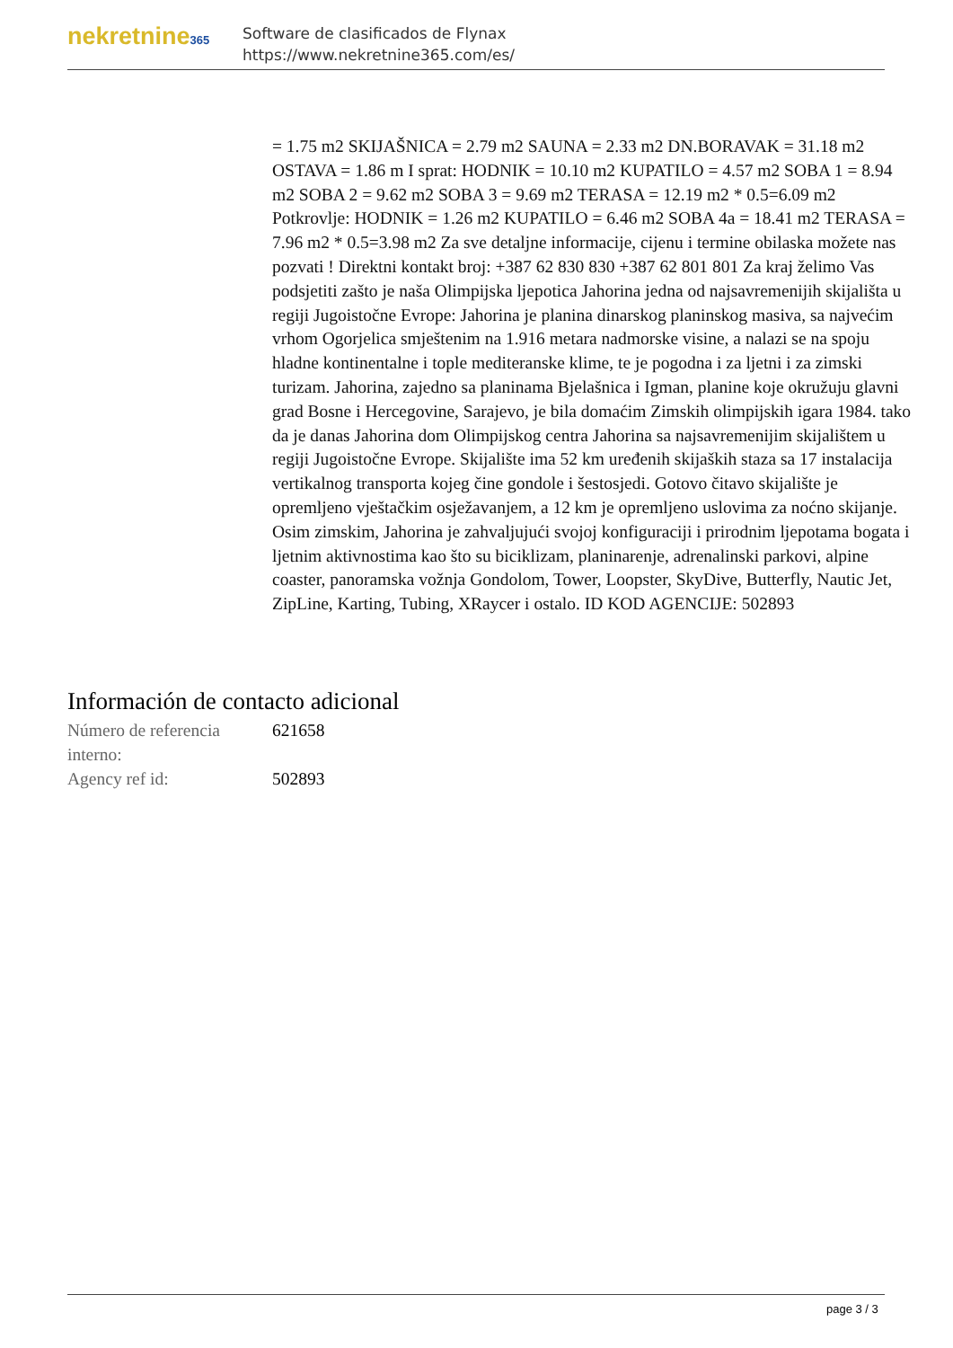nekretnine365
Software de clasificados de Flynax
https://www.nekretnine365.com/es/
= 1.75 m2 SKIJAŠNICA = 2.79 m2 SAUNA = 2.33 m2 DN.BORAVAK = 31.18 m2 OSTAVA = 1.86 m I sprat: HODNIK = 10.10 m2 KUPATILO = 4.57 m2 SOBA 1 = 8.94 m2 SOBA 2 = 9.62 m2 SOBA 3 = 9.69 m2 TERASA = 12.19 m2 * 0.5=6.09 m2 Potkrovlje: HODNIK = 1.26 m2 KUPATILO = 6.46 m2 SOBA 4a = 18.41 m2 TERASA = 7.96 m2 * 0.5=3.98 m2 Za sve detaljne informacije, cijenu i termine obilaska možete nas pozvati ! Direktni kontakt broj: +387 62 830 830 +387 62 801 801 Za kraj želimo Vas podsjetiti zašto je naša Olimpijska ljepotica Jahorina jedna od najsavremenijih skijališta u regiji Jugoistočne Evrope: Jahorina je planina dinarskog planinskog masiva, sa najvećim vrhom Ogorjelica smještenim na 1.916 metara nadmorske visine, a nalazi se na spoju hladne kontinentalne i tople mediteranske klime, te je pogodna i za ljetni i za zimski turizam. Jahorina, zajedno sa planinama Bjelašnica i Igman, planine koje okružuju glavni grad Bosne i Hercegovine, Sarajevo, je bila domaćim Zimskih olimpijskih igara 1984. tako da je danas Jahorina dom Olimpijskog centra Jahorina sa najsavremenijim skijalištem u regiji Jugoistočne Evrope. Skijalište ima 52 km uređenih skijaških staza sa 17 instalacija vertikalnog transporta kojeg čine gondole i šestosjedi. Gotovo čitavo skijalište je opremljeno vještačkim osježavanjem, a 12 km je opremljeno uslovima za noćno skijanje. Osim zimskim, Jahorina je zahvaljujući svojoj konfiguraciji i prirodnim ljepotama bogata i ljetnim aktivnostima kao što su biciklizam, planinarenje, adrenalinski parkovi, alpine coaster, panoramska vožnja Gondolom, Tower, Loopster, SkyDive, Butterfly, Nautic Jet, ZipLine, Karting, Tubing, XRaycer i ostalo. ID KOD AGENCIJE: 502893
Información de contacto adicional
| Número de referencia interno: | 621658 |
| Agency ref id: | 502893 |
page 3 / 3